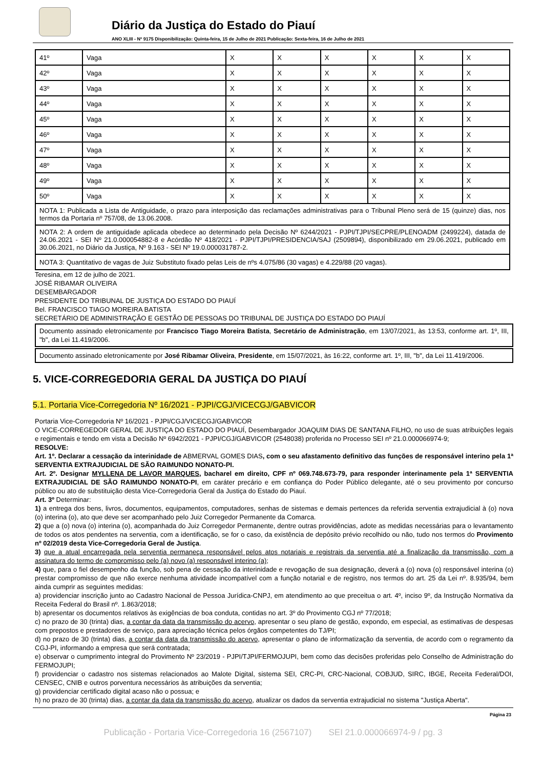Diário da Justiça do Estado do Piauí
ANO XLIII - Nº 9175 Disponibilização: Quinta-feira, 15 de Julho de 2021 Publicação: Sexta-feira, 16 de Julho de 2021
| 41º | Vaga | X | X | X | X | X | X |
| 42º | Vaga | X | X | X | X | X | X |
| 43º | Vaga | X | X | X | X | X | X |
| 44º | Vaga | X | X | X | X | X | X |
| 45º | Vaga | X | X | X | X | X | X |
| 46º | Vaga | X | X | X | X | X | X |
| 47º | Vaga | X | X | X | X | X | X |
| 48º | Vaga | X | X | X | X | X | X |
| 49º | Vaga | X | X | X | X | X | X |
| 50º | Vaga | X | X | X | X | X | X |
| NOTA 1: Publicada a Lista de Antiguidade, o prazo para interposição das reclamações administrativas para o Tribunal Pleno será de 15 (quinze) dias, nos termos da Portaria nº 757/08, de 13.06.2008. | | | | | | | |
| NOTA 2: A ordem de antiguidade aplicada obedece ao determinado pela Decisão Nº 6244/2021 - PJPI/TJPI/SECPRE/PLENOADM (2499224), datada de 24.06.2021 - SEI Nº 21.0.000054882-8 e Acórdão Nº 418/2021 - PJPI/TJPI/PRESIDENCIA/SAJ (2509894), disponibilizado em 29.06.2021, publicado em 30.06.2021, no Diário da Justiça, Nº 9.163 - SEI Nº 19.0.000031787-2. | | | | | | | |
| NOTA 3: Quantitativo de vagas de Juiz Substituto fixado pelas Leis de nºs 4.075/86 (30 vagas) e 4.229/88 (20 vagas). | | | | | | | |
Teresina, em 12 de julho de 2021.
JOSÉ RIBAMAR OLIVEIRA
DESEMBARGADOR
PRESIDENTE DO TRIBUNAL DE JUSTIÇA DO ESTADO DO PIAUÍ
Bel. FRANCISCO TIAGO MOREIRA BATISTA
SECRETÁRIO DE ADMINISTRAÇÃO E GESTÃO DE PESSOAS DO TRIBUNAL DE JUSTIÇA DO ESTADO DO PIAUÍ
Documento assinado eletronicamente por Francisco Tiago Moreira Batista, Secretário de Administração, em 13/07/2021, às 13:53, conforme art. 1º, III, "b", da Lei 11.419/2006.
Documento assinado eletronicamente por José Ribamar Oliveira, Presidente, em 15/07/2021, às 16:22, conforme art. 1º, III, "b", da Lei 11.419/2006.
5. VICE-CORREGEDORIA GERAL DA JUSTIÇA DO PIAUÍ
5.1. Portaria Vice-Corregedoria Nº 16/2021 - PJPI/CGJ/VICECGJ/GABVICOR
Portaria Vice-Corregedoria Nº 16/2021 - PJPI/CGJ/VICECGJ/GABVICOR
O VICE-CORREGEDOR GERAL DE JUSTIÇA DO ESTADO DO PIAUÍ, Desembargador JOAQUIM DIAS DE SANTANA FILHO, no uso de suas atribuições legais e regimentais e tendo em vista a Decisão Nº 6942/2021 - PJPI/CGJ/GABVICOR (2548038) proferida no Processo SEI nº 21.0.000066974-9;
RESOLVE:
Art. 1º. Declarar a cessação da interinidade de ABMERVAL GOMES DIAS, com o seu afastamento definitivo das funções de responsável interino pela 1ª SERVENTIA EXTRAJUDICIAL DE SÃO RAIMUNDO NONATO-PI.
Art. 2º. Designar MYLLENA DE LAVOR MARQUES, bacharel em direito, CPF nº 069.748.673-79, para responder interinamente pela 1ª SERVENTIA EXTRAJUDICIAL DE SÃO RAIMUNDO NONATO-PI, em caráter precário e em confiança do Poder Público delegante, até o seu provimento por concurso público ou ato de substituição desta Vice-Corregedoria Geral da Justiça do Estado do Piauí.
Art. 3º Determinar:
1) a entrega dos bens, livros, documentos, equipamentos, computadores, senhas de sistemas e demais pertences da referida serventia extrajudicial à (o) nova (o) interina (o), ato que deve ser acompanhado pelo Juiz Corregedor Permanente da Comarca.
2) que a (o) nova (o) interina (o), acompanhada do Juiz Corregedor Permanente, dentre outras providências, adote as medidas necessárias para o levantamento de todos os atos pendentes na serventia, com a identificação, se for o caso, da existência de depósito prévio recolhido ou não, tudo nos termos do Provimento nº 02/2019 desta Vice-Corregedoria Geral de Justiça.
3) que a atual encarregada pela serventia permaneça responsável pelos atos notariais e registrais da serventia até a finalização da transmissão, com a assinatura do termo de compromisso pelo (a) novo (a) responsável interino (a);
4) que, para o fiel desempenho da função, sob pena de cessação da interinidade e revogação de sua designação, deverá a (o) nova (o) responsável interina (o) prestar compromisso de que não exerce nenhuma atividade incompatível com a função notarial e de registro, nos termos do art. 25 da Lei nº. 8.935/94, bem ainda cumprir as seguintes medidas:
a) providenciar inscrição junto ao Cadastro Nacional de Pessoa Jurídica-CNPJ, em atendimento ao que preceitua o art. 4º, inciso 9º, da Instrução Normativa da Receita Federal do Brasil nº. 1.863/2018;
b) apresentar os documentos relativos às exigências de boa conduta, contidas no art. 3º do Provimento CGJ nº 77/2018;
c) no prazo de 30 (trinta) dias, a contar da data da transmissão do acervo, apresentar o seu plano de gestão, expondo, em especial, as estimativas de despesas com prepostos e prestadores de serviço, para apreciação técnica pelos órgãos competentes do TJ/PI;
d) no prazo de 30 (trinta) dias, a contar da data da transmissão do acervo, apresentar o plano de informatização da serventia, de acordo com o regramento da CGJ-PI, informando a empresa que será contratada;
e) observar o cumprimento integral do Provimento Nº 23/2019 - PJPI/TJPI/FERMOJUPI, bem como das decisões proferidas pelo Conselho de Administração do FERMOJUPI;
f) providenciar o cadastro nos sistemas relacionados ao Malote Digital, sistema SEI, CRC-PI, CRC-Nacional, COBJUD, SIRC, IBGE, Receita Federal/DOI, CENSEC, CNIB e outros porventura necessários às atribuições da serventia;
g) providenciar certificado digital acaso não o possua; e
h) no prazo de 30 (trinta) dias, a contar da data da transmissão do acervo, atualizar os dados da serventia extrajudicial no sistema "Justiça Aberta".
Página 23
Publicação - Portaria Vice-Corregedoria 16 (2567107) SEI 21.0.000066974-9 / pg. 3